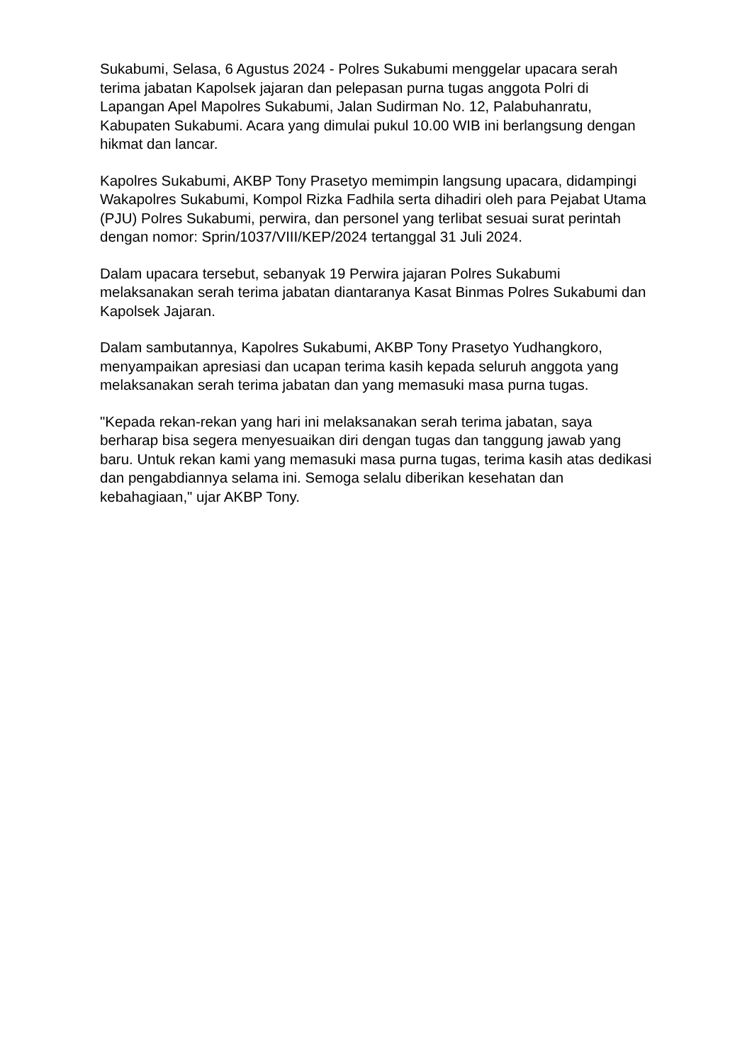Sukabumi, Selasa, 6 Agustus 2024 - Polres Sukabumi menggelar upacara serah terima jabatan Kapolsek jajaran dan pelepasan purna tugas anggota Polri di Lapangan Apel Mapolres Sukabumi, Jalan Sudirman No. 12, Palabuhanratu, Kabupaten Sukabumi. Acara yang dimulai pukul 10.00 WIB ini berlangsung dengan hikmat dan lancar.
Kapolres Sukabumi, AKBP Tony Prasetyo memimpin langsung upacara, didampingi Wakapolres Sukabumi, Kompol Rizka Fadhila serta dihadiri oleh para Pejabat Utama (PJU) Polres Sukabumi, perwira, dan personel yang terlibat sesuai surat perintah dengan nomor: Sprin/1037/VIII/KEP/2024 tertanggal 31 Juli 2024.
Dalam upacara tersebut, sebanyak 19 Perwira jajaran Polres Sukabumi melaksanakan serah terima jabatan diantaranya Kasat Binmas Polres Sukabumi dan Kapolsek Jajaran.
Dalam sambutannya, Kapolres Sukabumi, AKBP Tony Prasetyo Yudhangkoro, menyampaikan apresiasi dan ucapan terima kasih kepada seluruh anggota yang melaksanakan serah terima jabatan dan yang memasuki masa purna tugas.
"Kepada rekan-rekan yang hari ini melaksanakan serah terima jabatan, saya berharap bisa segera menyesuaikan diri dengan tugas dan tanggung jawab yang baru. Untuk rekan kami yang memasuki masa purna tugas, terima kasih atas dedikasi dan pengabdiannya selama ini. Semoga selalu diberikan kesehatan dan kebahagiaan," ujar AKBP Tony.